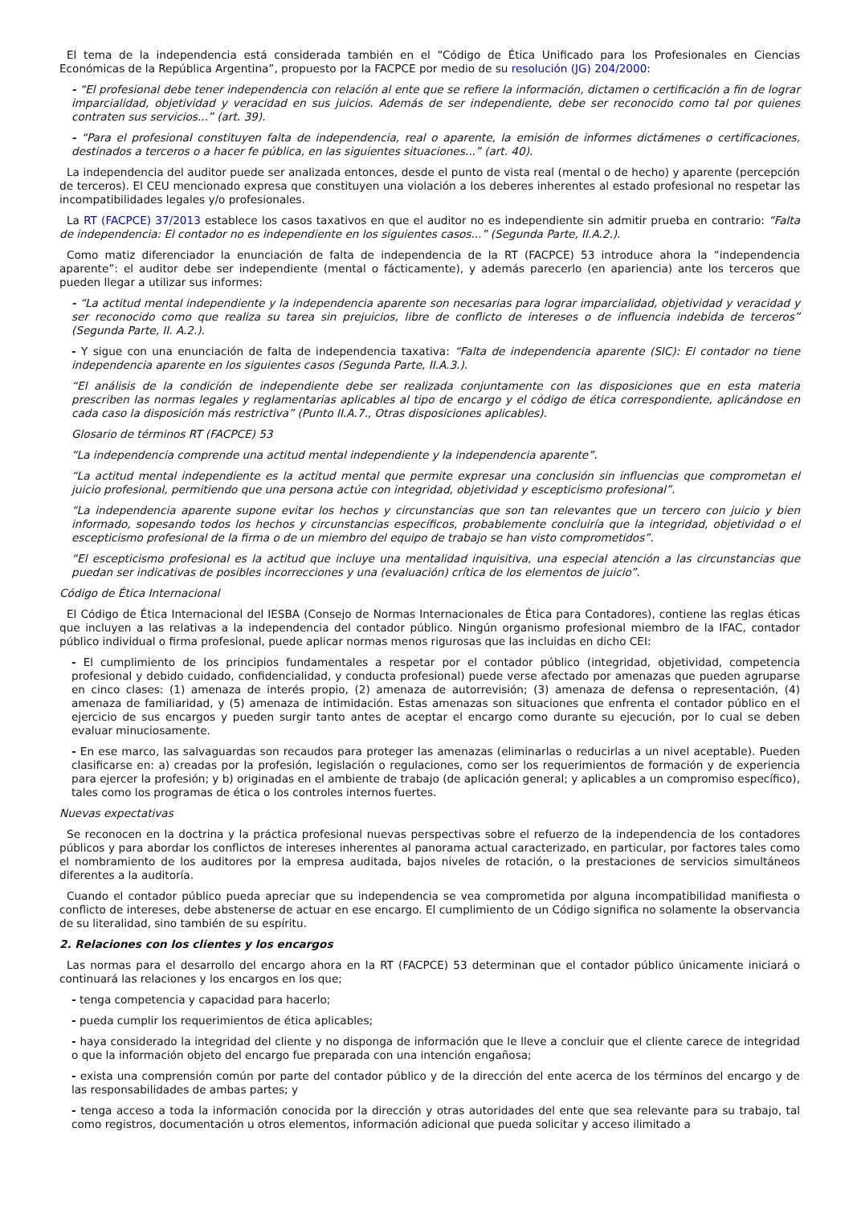El tema de la independencia está considerada también en el “Código de Ética Unificado para los Profesionales en Ciencias Económicas de la República Argentina”, propuesto por la FACPCE por medio de su resolución (JG) 204/2000:
- “El profesional debe tener independencia con relación al ente que se refiere la información, dictamen o certificación a fin de lograr imparcialidad, objetividad y veracidad en sus juicios. Además de ser independiente, debe ser reconocido como tal por quienes contraten sus servicios...” (art. 39).
- “Para el profesional constituyen falta de independencia, real o aparente, la emisión de informes dictámenes o certificaciones, destinados a terceros o a hacer fe pública, en las siguientes situaciones...” (art. 40).
La independencia del auditor puede ser analizada entonces, desde el punto de vista real (mental o de hecho) y aparente (percepción de terceros). El CEU mencionado expresa que constituyen una violación a los deberes inherentes al estado profesional no respetar las incompatibilidades legales y/o profesionales.
La RT (FACPCE) 37/2013 establece los casos taxativos en que el auditor no es independiente sin admitir prueba en contrario: “Falta de independencia: El contador no es independiente en los siguientes casos...” (Segunda Parte, II.A.2.).
Como matiz diferenciador la enunciación de falta de independencia de la RT (FACPCE) 53 introduce ahora la “independencia aparente”: el auditor debe ser independiente (mental o fácticamente), y además parecerlo (en apariencia) ante los terceros que pueden llegar a utilizar sus informes:
- “La actitud mental independiente y la independencia aparente son necesarias para lograr imparcialidad, objetividad y veracidad y ser reconocido como que realiza su tarea sin prejuicios, libre de conflicto de intereses o de influencia indebida de terceros” (Segunda Parte, II. A.2.).
- Y sigue con una enunciación de falta de independencia taxativa: “Falta de independencia aparente (SIC): El contador no tiene independencia aparente en los siguientes casos (Segunda Parte, II.A.3.).
“El análisis de la condición de independiente debe ser realizada conjuntamente con las disposiciones que en esta materia prescriben las normas legales y reglamentarias aplicables al tipo de encargo y el código de ética correspondiente, aplicándose en cada caso la disposición más restrictiva” (Punto II.A.7., Otras disposiciones aplicables).
Glosario de términos RT (FACPCE) 53
“La independencia comprende una actitud mental independiente y la independencia aparente”.
“La actitud mental independiente es la actitud mental que permite expresar una conclusión sin influencias que comprometan el juicio profesional, permitiendo que una persona actúe con integridad, objetividad y escepticismo profesional”.
“La independencia aparente supone evitar los hechos y circunstancias que son tan relevantes que un tercero con juicio y bien informado, sopesando todos los hechos y circunstancias específicos, probablemente concluiría que la integridad, objetividad o el escepticismo profesional de la firma o de un miembro del equipo de trabajo se han visto comprometidos”.
“El escepticismo profesional es la actitud que incluye una mentalidad inquisitiva, una especial atención a las circunstancias que puedan ser indicativas de posibles incorrecciones y una (evaluación) crítica de los elementos de juicio”.
Código de Ética Internacional
El Código de Ética Internacional del IESBA (Consejo de Normas Internacionales de Ética para Contadores), contiene las reglas éticas que incluyen a las relativas a la independencia del contador público. Ningún organismo profesional miembro de la IFAC, contador público individual o firma profesional, puede aplicar normas menos rigurosas que las incluidas en dicho CEI:
- El cumplimiento de los principios fundamentales a respetar por el contador público (integridad, objetividad, competencia profesional y debido cuidado, confidencialidad, y conducta profesional) puede verse afectado por amenazas que pueden agruparse en cinco clases: (1) amenaza de interés propio, (2) amenaza de autorrevisión; (3) amenaza de defensa o representación, (4) amenaza de familiaridad, y (5) amenaza de intimidación. Estas amenazas son situaciones que enfrenta el contador público en el ejercicio de sus encargos y pueden surgir tanto antes de aceptar el encargo como durante su ejecución, por lo cual se deben evaluar minuciosamente.
- En ese marco, las salvaguardas son recaudos para proteger las amenazas (eliminarlas o reducirlas a un nivel aceptable). Pueden clasificarse en: a) creadas por la profesión, legislación o regulaciones, como ser los requerimientos de formación y de experiencia para ejercer la profesión; y b) originadas en el ambiente de trabajo (de aplicación general; y aplicables a un compromiso específico), tales como los programas de ética o los controles internos fuertes.
Nuevas expectativas
Se reconocen en la doctrina y la práctica profesional nuevas perspectivas sobre el refuerzo de la independencia de los contadores públicos y para abordar los conflictos de intereses inherentes al panorama actual caracterizado, en particular, por factores tales como el nombramiento de los auditores por la empresa auditada, bajos niveles de rotación, o la prestaciones de servicios simultáneos diferentes a la auditoría.
Cuando el contador público pueda apreciar que su independencia se vea comprometida por alguna incompatibilidad manifiesta o conflicto de intereses, debe abstenerse de actuar en ese encargo. El cumplimiento de un Código significa no solamente la observancia de su literalidad, sino también de su espíritu.
2. Relaciones con los clientes y los encargos
Las normas para el desarrollo del encargo ahora en la RT (FACPCE) 53 determinan que el contador público únicamente iniciará o continuará las relaciones y los encargos en los que;
- tenga competencia y capacidad para hacerlo;
- pueda cumplir los requerimientos de ética aplicables;
- haya considerado la integridad del cliente y no disponga de información que le lleve a concluir que el cliente carece de integridad o que la información objeto del encargo fue preparada con una intención engañosa;
- exista una comprensión común por parte del contador público y de la dirección del ente acerca de los términos del encargo y de las responsabilidades de ambas partes; y
- tenga acceso a toda la información conocida por la dirección y otras autoridades del ente que sea relevante para su trabajo, tal como registros, documentación u otros elementos, información adicional que pueda solicitar y acceso ilimitado a